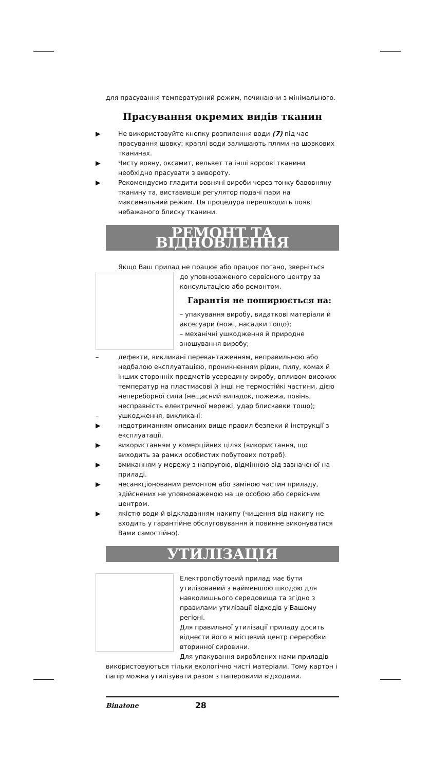для прасування температурний режим, починаючи з мінімального.
Прасування окремих видів тканин
▶ Не використовуйте кнопку розпилення води (7) під час прасування шовку: краплі води залишають плями на шовкових тканинах.
▶ Чисту вовну, оксамит, вельвет та інші ворсові тканини необхідно прасувати з вивороту.
▶ Рекомендуємо гладити вовняні вироби через тонку бавовняну тканину та, виставивши регулятор подачі пари на максимальний режим. Ця процедура перешкодить появі небажаного блиску тканини.
РЕМОНТ ТА ВІДНОВЛЕННЯ
Якщо Ваш прилад не працює або працює погано, зверніться
до уповноваженого сервісного центру за консультацією або ремонтом.
Гарантія не поширюється на:
– упакування виробу, видаткові матеріали й аксесуари (ножі, насадки тощо);
– механічні ушкодження й природне зношування виробу;
– дефекти, викликані перевантаженням, неправильною або недбалою експлуатацією, проникненням рідин, пилу, комах й інших сторонніх предметів усередину виробу, впливом високих температур на пластмасові й інші не термостійкі частини, дією непереборної сили (нещасний випадок, пожежа, повінь, несправність електричної мережі, удар блискавки тощо);
– ушкодження, викликані:
▶ недотриманням описаних вище правил безпеки й інструкції з експлуатації.
▶ використанням у комерційних цілях (використання, що виходить за рамки особистих побутових потреб).
▶ вмиканням у мережу з напругою, відмінною від зазначеної на приладі.
▶ несанкціонованим ремонтом або заміною частин приладу, здійснених не уповноваженою на це особою або сервісним центром.
▶ якістю води й відкладанням накипу (чищення від накипу не входить у гарантійне обслуговування й повинне виконуватися Вами самостійно).
УТИЛІЗАЦІЯ
Електропобутовий прилад має бути утилізований з найменшою шкодою для навколишнього середовища та згідно з правилами утилізації відходів у Вашому регіоні.
Для правильної утилізації приладу досить віднести його в місцевий центр переробки вторинної сировини.
Для упакування вироблених нами приладів використовуються тільки екологічно чисті матеріали. Тому картон і папір можна утилізувати разом з паперовими відходами.
Binatone 28